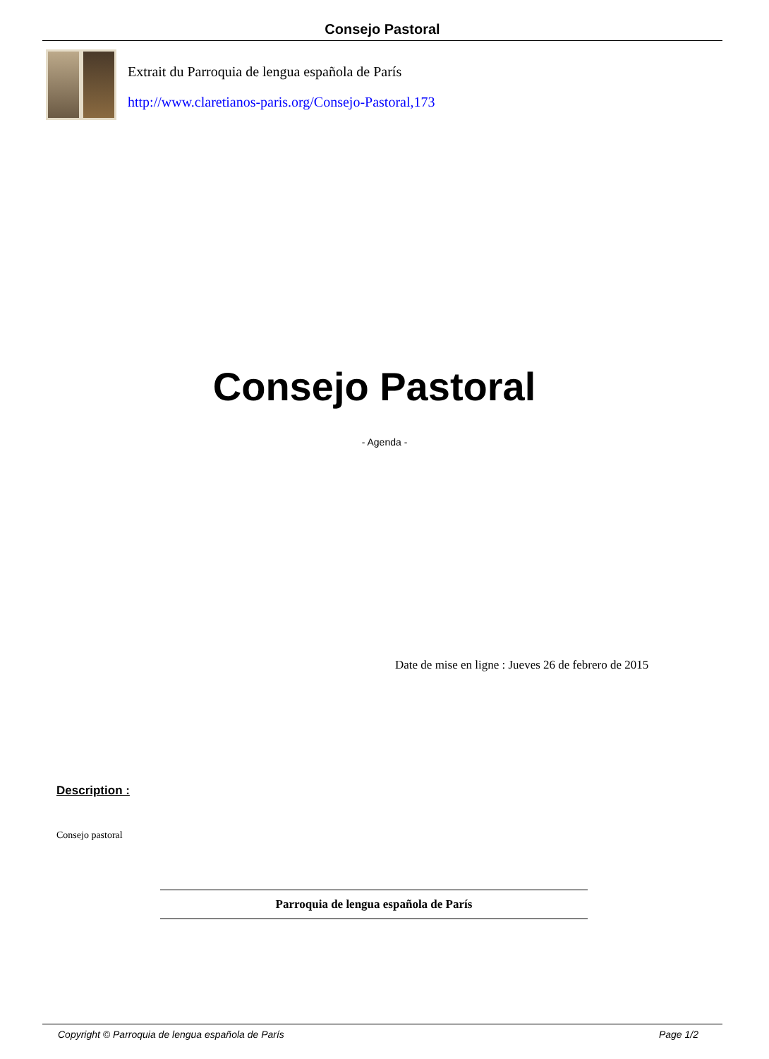Consejo Pastoral
Extrait du Parroquia de lengua española de París
http://www.claretianos-paris.org/Consejo-Pastoral,173
Consejo Pastoral
- Agenda -
Date de mise en ligne : Jueves 26 de febrero de 2015
Description :
Consejo pastoral
Parroquia de lengua española de París
Copyright © Parroquia de lengua española de París Page 1/2